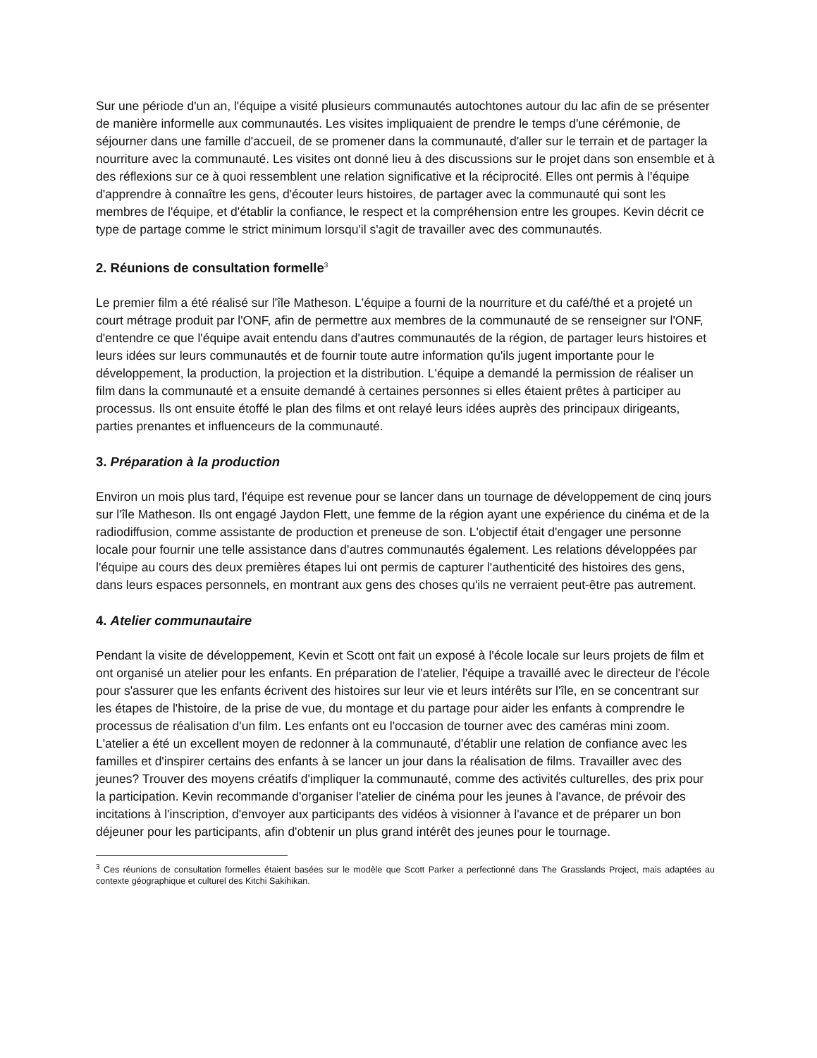Sur une période d'un an, l'équipe a visité plusieurs communautés autochtones autour du lac afin de se présenter de manière informelle aux communautés. Les visites impliquaient de prendre le temps d'une cérémonie, de séjourner dans une famille d'accueil, de se promener dans la communauté, d'aller sur le terrain et de partager la nourriture avec la communauté. Les visites ont donné lieu à des discussions sur le projet dans son ensemble et à des réflexions sur ce à quoi ressemblent une relation significative et la réciprocité. Elles ont permis à l'équipe d'apprendre à connaître les gens, d'écouter leurs histoires, de partager avec la communauté qui sont les membres de l'équipe, et d'établir la confiance, le respect et la compréhension entre les groupes. Kevin décrit ce type de partage comme le strict minimum lorsqu'il s'agit de travailler avec des communautés.
2. Réunions de consultation formelle<sup>3</sup>
Le premier film a été réalisé sur l'île Matheson. L'équipe a fourni de la nourriture et du café/thé et a projeté un court métrage produit par l'ONF, afin de permettre aux membres de la communauté de se renseigner sur l'ONF, d'entendre ce que l'équipe avait entendu dans d'autres communautés de la région, de partager leurs histoires et leurs idées sur leurs communautés et de fournir toute autre information qu'ils jugent importante pour le développement, la production, la projection et la distribution. L'équipe a demandé la permission de réaliser un film dans la communauté et a ensuite demandé à certaines personnes si elles étaient prêtes à participer au processus. Ils ont ensuite étoffé le plan des films et ont relayé leurs idées auprès des principaux dirigeants, parties prenantes et influenceurs de la communauté.
3. Préparation à la production
Environ un mois plus tard, l'équipe est revenue pour se lancer dans un tournage de développement de cinq jours sur l'île Matheson. Ils ont engagé Jaydon Flett, une femme de la région ayant une expérience du cinéma et de la radiodiffusion, comme assistante de production et preneuse de son. L'objectif était d'engager une personne locale pour fournir une telle assistance dans d'autres communautés également. Les relations développées par l'équipe au cours des deux premières étapes lui ont permis de capturer l'authenticité des histoires des gens, dans leurs espaces personnels, en montrant aux gens des choses qu'ils ne verraient peut-être pas autrement.
4. Atelier communautaire
Pendant la visite de développement, Kevin et Scott ont fait un exposé à l'école locale sur leurs projets de film et ont organisé un atelier pour les enfants. En préparation de l'atelier, l'équipe a travaillé avec le directeur de l'école pour s'assurer que les enfants écrivent des histoires sur leur vie et leurs intérêts sur l'île, en se concentrant sur les étapes de l'histoire, de la prise de vue, du montage et du partage pour aider les enfants à comprendre le processus de réalisation d'un film. Les enfants ont eu l'occasion de tourner avec des caméras mini zoom. L'atelier a été un excellent moyen de redonner à la communauté, d'établir une relation de confiance avec les familles et d'inspirer certains des enfants à se lancer un jour dans la réalisation de films. Travailler avec des jeunes? Trouver des moyens créatifs d'impliquer la communauté, comme des activités culturelles, des prix pour la participation. Kevin recommande d'organiser l'atelier de cinéma pour les jeunes à l'avance, de prévoir des incitations à l'inscription, d'envoyer aux participants des vidéos à visionner à l'avance et de préparer un bon déjeuner pour les participants, afin d'obtenir un plus grand intérêt des jeunes pour le tournage.
<sup>3</sup> Ces réunions de consultation formelles étaient basées sur le modèle que Scott Parker a perfectionné dans The Grasslands Project, mais adaptées au contexte géographique et culturel des Kitchi Sakihikan.